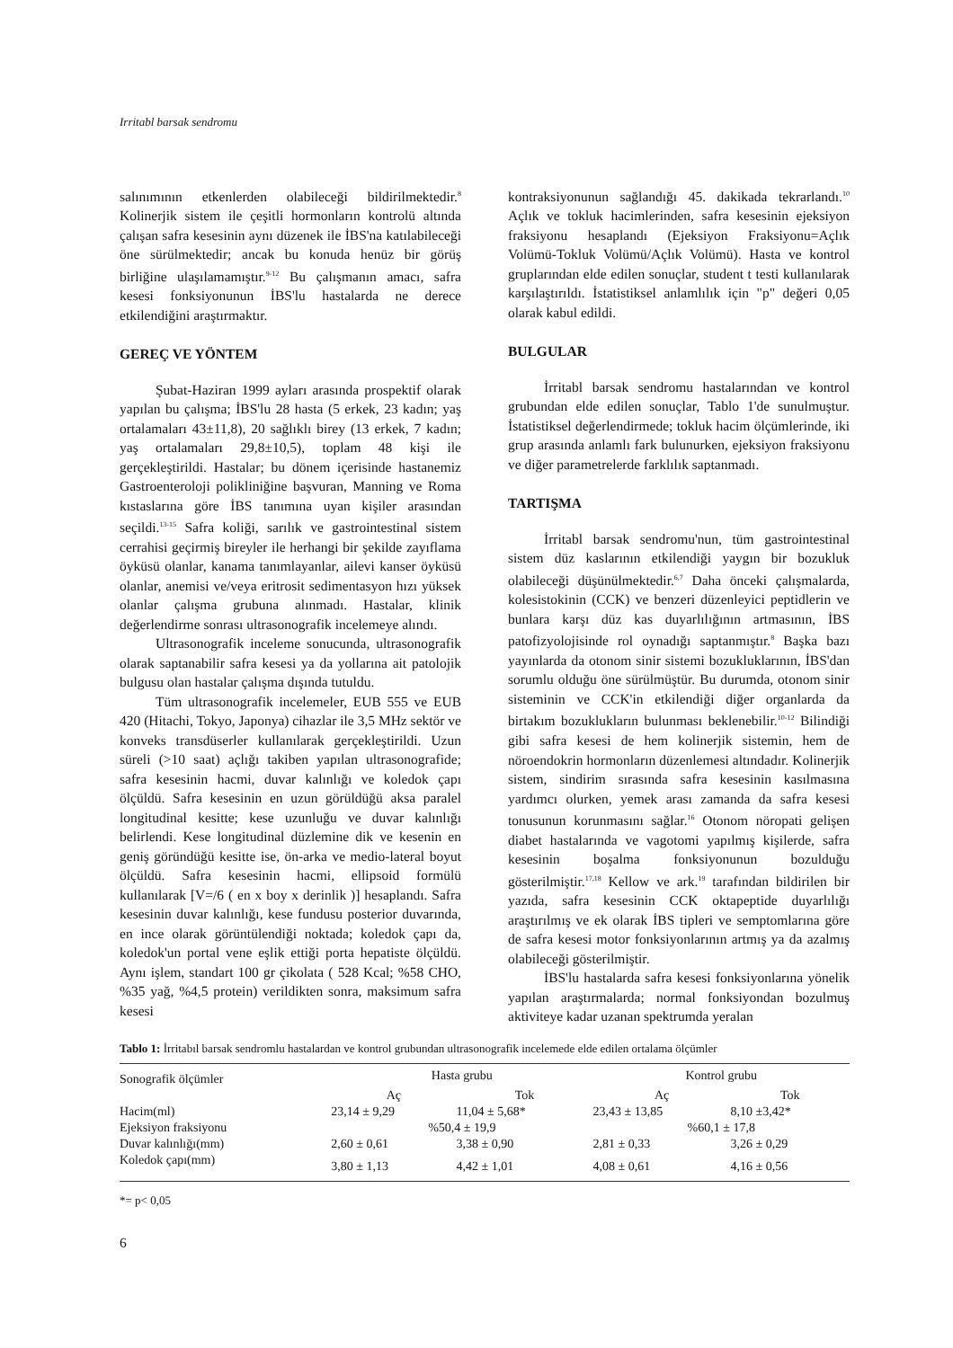Irritabl barsak sendromu
salınımının etkenlerden olabileceği bildirilmektedir.<sup>8</sup> Kolinerjik sistem ile çeşitli hormonların kontrolü altında çalışan safra kesesinin aynı düzenek ile İBS'na katılabileceği öne sürülmektedir; ancak bu konuda henüz bir görüş birliğine ulaşılamamıştır.<sup>9-12</sup> Bu çalışmanın amacı, safra kesesi fonksiyonunun İBS'lu hastalarda ne derece etkilendiğini araştırmaktır.
GEREÇ VE YÖNTEM
Şubat-Haziran 1999 ayları arasında prospektif olarak yapılan bu çalışma; İBS'lu 28 hasta (5 erkek, 23 kadın; yaş ortalamaları 43±11,8), 20 sağlıklı birey (13 erkek, 7 kadın; yaş ortalamaları 29,8±10,5), toplam 48 kişi ile gerçekleştirildi. Hastalar; bu dönem içerisinde hastanemiz Gastroenteroloji polikliniğine başvuran, Manning ve Roma kıstaslarına göre İBS tanımına uyan kişiler arasından seçildi.<sup>13-15</sup> Safra koliği, sarılık ve gastrointestinal sistem cerrahisi geçirmiş bireyler ile herhangi bir şekilde zayıflama öyküsü olanlar, kanama tanımlayanlar, ailevi kanser öyküsü olanlar, anemisi ve/veya eritrosit sedimentasyon hızı yüksek olanlar çalışma grubuna alınmadı. Hastalar, klinik değerlendirme sonrası ultrasonografik incelemeye alındı.
Ultrasonografik inceleme sonucunda, ultrasonografik olarak saptanabilir safra kesesi ya da yollarına ait patolojik bulgusu olan hastalar çalışma dışında tutuldu.
Tüm ultrasonografik incelemeler, EUB 555 ve EUB 420 (Hitachi, Tokyo, Japonya) cihazlar ile 3,5 MHz sektör ve konveks transdüserler kullanılarak gerçekleştirildi. Uzun süreli (>10 saat) açlığı takiben yapılan ultrasonografide; safra kesesinin hacmi, duvar kalınlığı ve koledok çapı ölçüldü. Safra kesesinin en uzun görüldüğü aksa paralel longitudinal kesitte; kese uzunluğu ve duvar kalınlığı belirlendi. Kese longitudinal düzlemine dik ve kesenin en geniş göründüğü kesitte ise, ön-arka ve medio-lateral boyut ölçüldü. Safra kesesinin hacmi, ellipsoid formülü kullanılarak [V=/6 ( en x boy x derinlik )] hesaplandı. Safra kesesinin duvar kalınlığı, kese fundusu posterior duvarında, en ince olarak görüntülendiği noktada; koledok çapı da, koledok'un portal vene eşlik ettiği porta hepatiste ölçüldü. Aynı işlem, standart 100 gr çikolata ( 528 Kcal; %58 CHO, %35 yağ, %4,5 protein) verildikten sonra, maksimum safra kesesi
kontraksiyonunun sağlandığı 45. dakikada tekrarlandı.<sup>10</sup> Açlık ve tokluk hacimlerinden, safra kesesinin ejeksiyon fraksiyonu hesaplandı (Ejeksiyon Fraksiyonu=Açlık Volümü-Tokluk Volümü/Açlık Volümü). Hasta ve kontrol gruplarından elde edilen sonuçlar, student t testi kullanılarak karşılaştırıldı. İstatistiksel anlamlılık için "p" değeri 0,05 olarak kabul edildi.
BULGULAR
İrritabl barsak sendromu hastalarından ve kontrol grubundan elde edilen sonuçlar, Tablo 1'de sunulmuştur. İstatistiksel değerlendirmede; tokluk hacim ölçümlerinde, iki grup arasında anlamlı fark bulunurken, ejeksiyon fraksiyonu ve diğer parametrelerde farklılık saptanmadı.
TARTIŞMA
İrritabl barsak sendromu'nun, tüm gastrointestinal sistem düz kaslarının etkilendiği yaygın bir bozukluk olabileceği düşünülmektedir.<sup>6,7</sup> Daha önceki çalışmalarda, kolesistokinin (CCK) ve benzeri düzenleyici peptidlerin ve bunlara karşı düz kas duyarlılığının artmasının, İBS patofizyolojisinde rol oynadığı saptanmıştır.<sup>8</sup> Başka bazı yayınlarda da otonom sinir sistemi bozukluklarının, İBS'dan sorumlu olduğu öne sürülmüştür. Bu durumda, otonom sinir sisteminin ve CCK'in etkilendiği diğer organlarda da birtakım bozuklukların bulunması beklenebilir.<sup>10-12</sup> Bilindiği gibi safra kesesi de hem kolinerjik sistemin, hem de nöroendokrin hormonların düzenlemesi altındadır. Kolinerjik sistem, sindirim sırasında safra kesesinin kasılmasına yardımcı olurken, yemek arası zamanda da safra kesesi tonusunun korunmasını sağlar.<sup>16</sup> Otonom nöropati gelişen diabet hastalarında ve vagotomi yapılmış kişilerde, safra kesesinin boşalma fonksiyonunun bozulduğu gösterilmiştir.<sup>17,18</sup> Kellow ve ark.<sup>19</sup> tarafından bildirilen bir yazıda, safra kesesinin CCK oktapeptide duyarlılığı araştırılmış ve ek olarak İBS tipleri ve semptomlarına göre de safra kesesi motor fonksiyonlarının artmış ya da azalmış olabileceği gösterilmiştir.
İBS'lu hastalarda safra kesesi fonksiyonlarına yönelik yapılan araştırmalarda; normal fonksiyondan bozulmuş aktiviteye kadar uzanan spektrumda yeralan
Tablo 1: İrritabıl barsak sendromlu hastalardan ve kontrol grubundan ultrasonografik incelemede elde edilen ortalama ölçümler
| Sonografik ölçümler | Hasta grubu | | Kontrol grubu | |
| --- | --- | --- | --- | --- |
| | Aç | Tok | Aç | Tok |
| Hacim(ml) | 23,14 ± 9,29 | 11,04 ± 5,68* | 23,43 ± 13,85 | 8,10 ±3,42* |
| Ejeksiyon fraksiyonu | %50,4 ± 19,9 | | %60,1 ± 17,8 | |
| Duvar kalınlığı(mm) | 2,60 ± 0,61 | 3,38 ± 0,90 | 2,81 ± 0,33 | 3,26 ± 0,29 |
| Koledok çapı(mm) | 3,80 ± 1,13 | 4,42 ± 1,01 | 4,08 ± 0,61 | 4,16 ± 0,56 |
*= p< 0,05
6